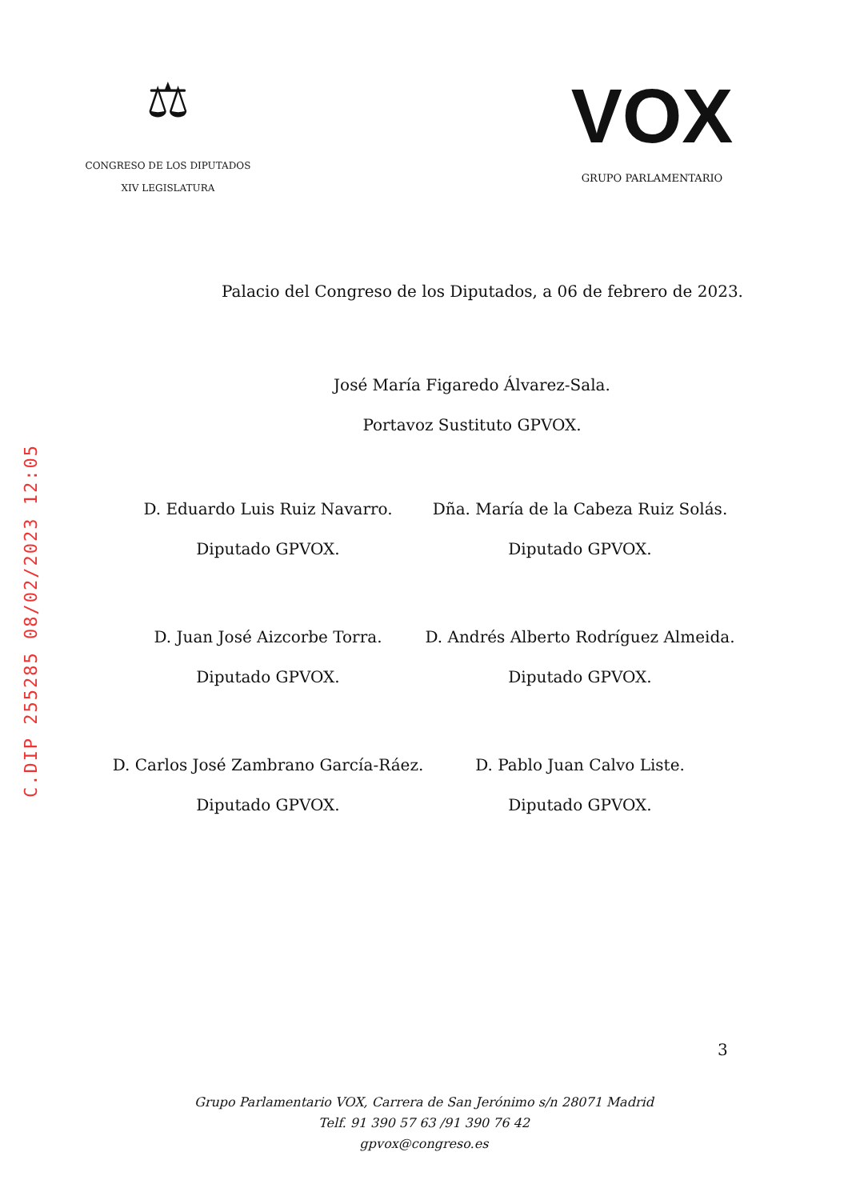⚖
CONGRESO DE LOS DIPUTADOS
XIV LEGISLATURA
VOX
GRUPO PARLAMENTARIO
Palacio del Congreso de los Diputados, a 06 de febrero de 2023.
José María Figaredo Álvarez-Sala.
Portavoz Sustituto GPVOX.
D. Eduardo Luis Ruiz Navarro.
Diputado GPVOX.
Dña. María de la Cabeza Ruiz Solás.
Diputado GPVOX.
D. Juan José Aizcorbe Torra.
Diputado GPVOX.
D. Andrés Alberto Rodríguez Almeida.
Diputado GPVOX.
D. Carlos José Zambrano García-Ráez.
Diputado GPVOX.
D. Pablo Juan Calvo Liste.
Diputado GPVOX.
3
Grupo Parlamentario VOX, Carrera de San Jerónimo s/n 28071 Madrid
Telf. 91 390 57 63 /91 390 76 42
gpvox@congreso.es
C.DIP 255285 08/02/2023 12:05